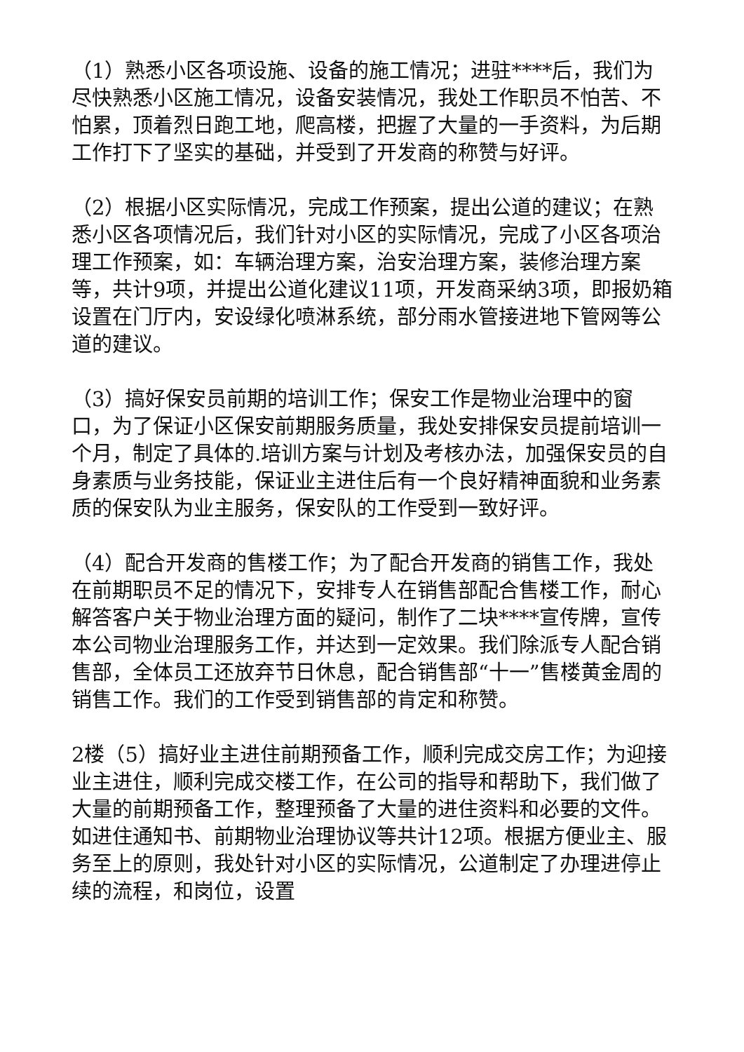（1）熟悉小区各项设施、设备的施工情况；进驻****后，我们为尽快熟悉小区施工情况，设备安装情况，我处工作职员不怕苦、不怕累，顶着烈日跑工地，爬高楼，把握了大量的一手资料，为后期工作打下了坚实的基础，并受到了开发商的称赞与好评。
（2）根据小区实际情况，完成工作预案，提出公道的建议；在熟悉小区各项情况后，我们针对小区的实际情况，完成了小区各项治理工作预案，如：车辆治理方案，治安治理方案，装修治理方案等，共计9项，并提出公道化建议11项，开发商采纳3项，即报奶箱设置在门厅内，安设绿化喷淋系统，部分雨水管接进地下管网等公道的建议。
（3）搞好保安员前期的培训工作；保安工作是物业治理中的窗口，为了保证小区保安前期服务质量，我处安排保安员提前培训一个月，制定了具体的.培训方案与计划及考核办法，加强保安员的自身素质与业务技能，保证业主进住后有一个良好精神面貌和业务素质的保安队为业主服务，保安队的工作受到一致好评。
（4）配合开发商的售楼工作；为了配合开发商的销售工作，我处在前期职员不足的情况下，安排专人在销售部配合售楼工作，耐心解答客户关于物业治理方面的疑问，制作了二块****宣传牌，宣传本公司物业治理服务工作，并达到一定效果。我们除派专人配合销售部，全体员工还放弃节日休息，配合销售部“十一”售楼黄金周的销售工作。我们的工作受到销售部的肯定和称赞。
2楼（5）搞好业主进住前期预备工作，顺利完成交房工作；为迎接业主进住，顺利完成交楼工作，在公司的指导和帮助下，我们做了大量的前期预备工作，整理预备了大量的进住资料和必要的文件。如进住通知书、前期物业治理协议等共计12项。根据方便业主、服务至上的原则，我处针对小区的实际情况，公道制定了办理进停止续的流程，和岗位，设置